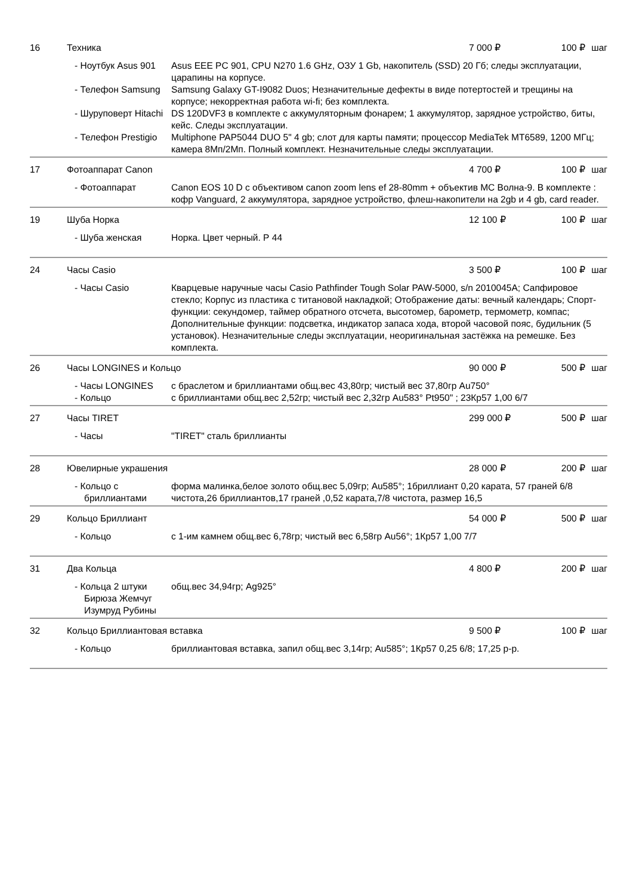16 Техника 7 000 ₽ 100 ₽ шаг
| - Ноутбук Asus 901 | Asus EEE PC 901, CPU N270 1.6 GHz, ОЗУ 1 Gb, накопитель (SSD) 20 Гб; следы эксплуатации, царапины на корпусе. |
| - Телефон Samsung | Samsung Galaxy GT-I9082 Duos; Незначительные дефекты в виде потертостей и трещины на корпусе; некорректная работа wi-fi; без комплекта. |
| - Шуруповерт Hitachi | DS 120DVF3 в комплекте с аккумуляторным фонарем; 1 аккумулятор, зарядное устройство, биты, кейс. Следы эксплуатации. |
| - Телефон Prestigio | Multiphone PAP5044 DUO 5" 4 gb; слот для карты памяти; процессор MediaTek MT6589, 1200 МГц; камера 8Мп/2Мп. Полный комплект. Незначительные следы эксплуатации. |
17 Фотоаппарат Canon 4 700 ₽ 100 ₽ шаг
| - Фотоаппарат | Canon EOS 10 D с объективом canon zoom lens ef 28-80mm + объектив МС Волна-9. В комплекте : кофр Vanguard, 2 аккумулятора, зарядное устройство, флеш-накопители на 2gb и 4 gb, card reader. |
19 Шуба Норка 12 100 ₽ 100 ₽ шаг
| - Шуба женская | Норка. Цвет черный. Р 44 |
24 Часы Casio 3 500 ₽ 100 ₽ шаг
| - Часы Casio | Кварцевые наручные часы Casio Pathfinder Tough Solar PAW-5000, s/n 2010045A; Сапфировое стекло; Корпус из пластика с титановой накладкой; Отображение даты: вечный календарь; Спорт-функции: секундомер, таймер обратного отсчета, высотомер, барометр, термометр, компас; Дополнительные функции: подсветка, индикатор запаса хода, второй часовой пояс, будильник (5 установок). Незначительные следы эксплуатации, неоригинальная застёжка на ремешке. Без комплекта. |
26 Часы LONGINES и Кольцо 90 000 ₽ 500 ₽ шаг
| - Часы LONGINES | с браслетом и бриллиантами общ.вес 43,80гр; чистый вес 37,80гр Au750° |
| - Кольцо | с бриллиантами общ.вес 2,52гр; чистый вес 2,32гр Au583° Pt950" ; 23Кр57 1,00 6/7 |
27 Часы TIRET 299 000 ₽ 500 ₽ шаг
| - Часы | "TIRET" сталь бриллианты |
28 Ювелирные украшения 28 000 ₽ 200 ₽ шаг
| - Кольцо с бриллиантами | форма малинка,белое золото общ.вес 5,09гр; Au585°; 1бриллиант 0,20 карата, 57 граней 6/8 чистота,26 бриллиантов,17 граней ,0,52 карата,7/8 чистота, размер 16,5 |
29 Кольцо Бриллиант 54 000 ₽ 500 ₽ шаг
| - Кольцо | с 1-им камнем общ.вес 6,78гр; чистый вес 6,58гр Au56°; 1Кр57 1,00 7/7 |
31 Два Кольца 4 800 ₽ 200 ₽ шаг
| - Кольца 2 штуки Бирюза Жемчуг Изумруд Рубины | общ.вес 34,94гр; Ag925° |
32 Кольцо Бриллиантовая вставка 9 500 ₽ 100 ₽ шаг
| - Кольцо | бриллиантовая вставка, запил общ.вес 3,14гр; Au585°; 1Кр57 0,25 6/8; 17,25 р-р. |